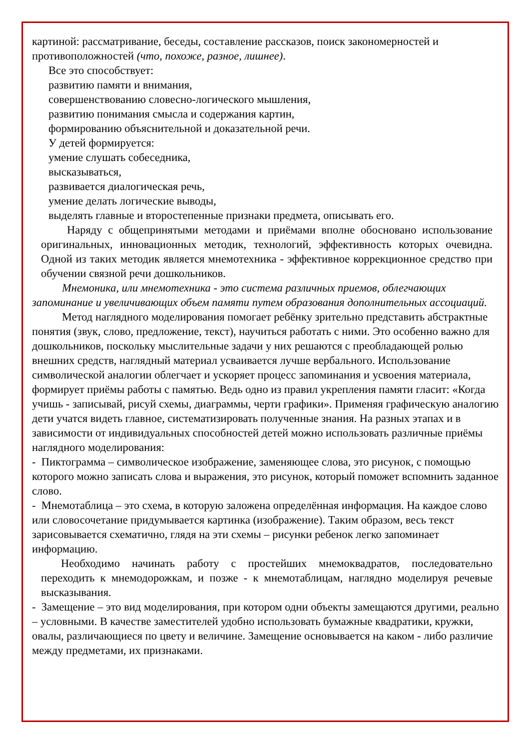картиной: рассматривание, беседы, составление рассказов, поиск закономерностей и противоположностей (что, похоже, разное, лишнее).
Все это способствует:
развитию памяти и внимания,
совершенствованию словесно-логического мышления,
развитию понимания смысла и содержания картин,
формированию объяснительной и доказательной речи.
У детей формируется:
умение слушать собеседника,
высказываться,
развивается диалогическая речь,
умение делать логические выводы,
выделять главные и второстепенные признаки предмета, описывать его.
Наряду с общепринятыми методами и приёмами вполне обосновано использование оригинальных, инновационных методик, технологий, эффективность которых очевидна. Одной из таких методик является мнемотехника - эффективное коррекционное средство при обучении связной речи дошкольников.
Мнемоника, или мнемотехника - это система различных приемов, облегчающих запоминание и увеличивающих объем памяти путем образования дополнительных ассоциаций.
Метод наглядного моделирования помогает ребёнку зрительно представить абстрактные понятия (звук, слово, предложение, текст), научиться работать с ними. Это особенно важно для дошкольников, поскольку мыслительные задачи у них решаются с преобладающей ролью внешних средств, наглядный материал усваивается лучше вербального. Использование символической аналогии облегчает и ускоряет процесс запоминания и усвоения материала, формирует приёмы работы с памятью. Ведь одно из правил укрепления памяти гласит: «Когда учишь - записывай, рисуй схемы, диаграммы, черти графики». Применяя графическую аналогию дети учатся видеть главное, систематизировать полученные знания. На разных этапах и в зависимости от индивидуальных способностей детей можно использовать различные приёмы наглядного моделирования:
- Пиктограмма – символическое изображение, заменяющее слова, это рисунок, с помощью которого можно записать слова и выражения, это рисунок, который поможет вспомнить заданное слово.
- Мнемотаблица – это схема, в которую заложена определённая информация. На каждое слово или словосочетание придумывается картинка (изображение). Таким образом, весь текст зарисовывается схематично, глядя на эти схемы – рисунки ребенок легко запоминает информацию.
Необходимо начинать работу с простейших мнемоквадратов, последовательно переходить к мнемодорожкам, и позже - к мнемотаблицам, наглядно моделируя речевые высказывания.
- Замещение – это вид моделирования, при котором одни объекты замещаются другими, реально – условными. В качестве заместителей удобно использовать бумажные квадратики, кружки, овалы, различающиеся по цвету и величине. Замещение основывается на каком - либо различие между предметами, их признаками.